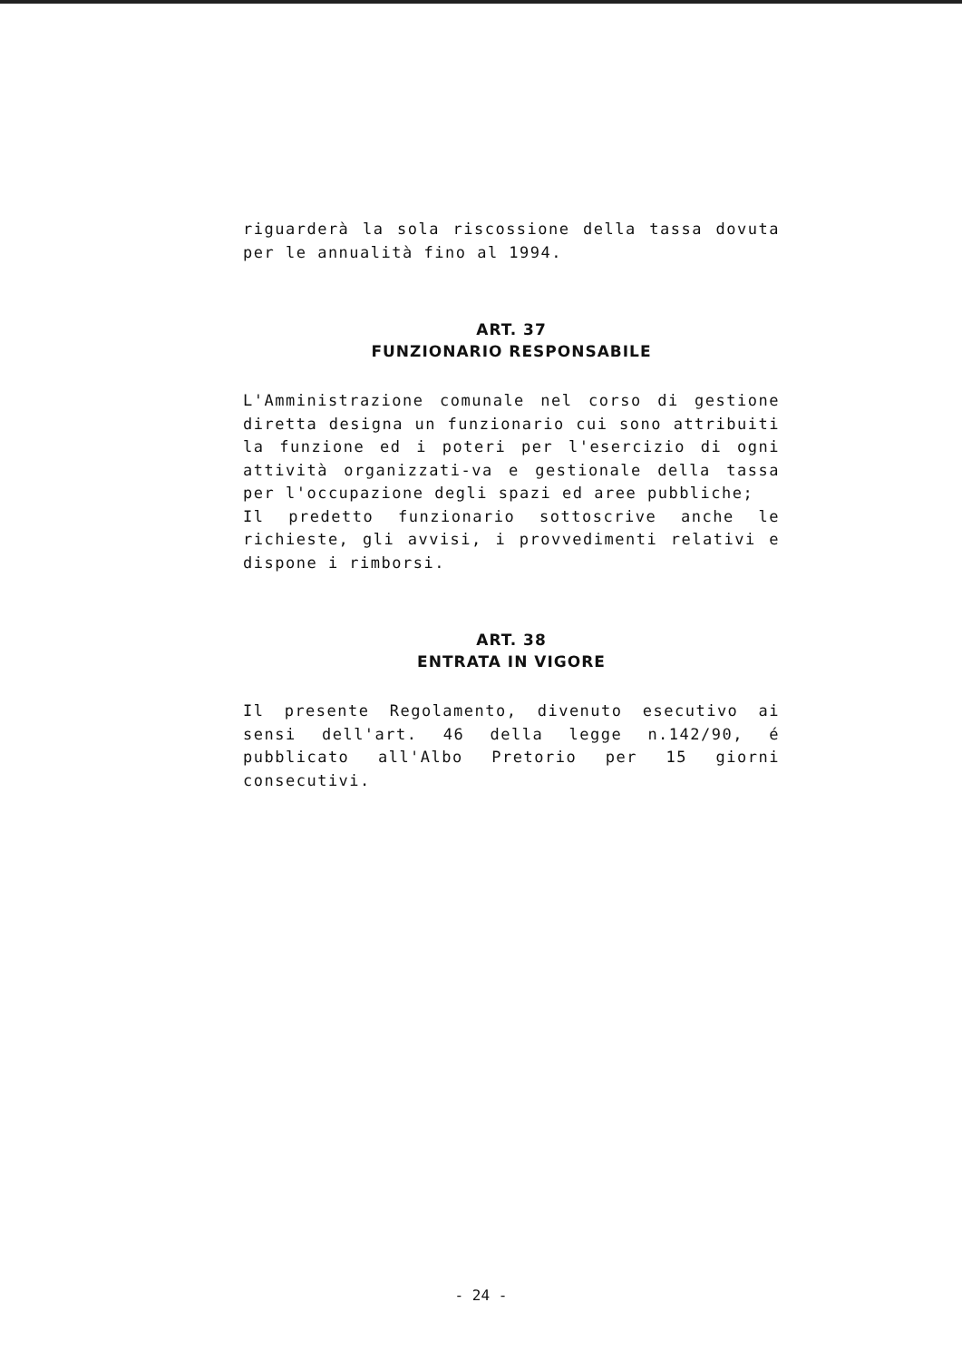riguarderà la sola riscossione della tassa dovuta per le annualità fino al 1994.
ART. 37
FUNZIONARIO RESPONSABILE
L'Amministrazione comunale nel corso di gestione diretta designa un funzionario cui sono attribuiti la funzione ed i poteri per l'esercizio di ogni attività organizzati-va e gestionale della tassa per l'occupazione degli spazi ed aree pubbliche;
Il predetto funzionario sottoscrive anche le richieste, gli avvisi, i provvedimenti relativi e dispone i rimborsi.
ART. 38
ENTRATA IN VIGORE
Il presente Regolamento, divenuto esecutivo ai sensi dell'art. 46 della legge n.142/90, é pubblicato all'Albo Pretorio per 15 giorni consecutivi.
- 24 -